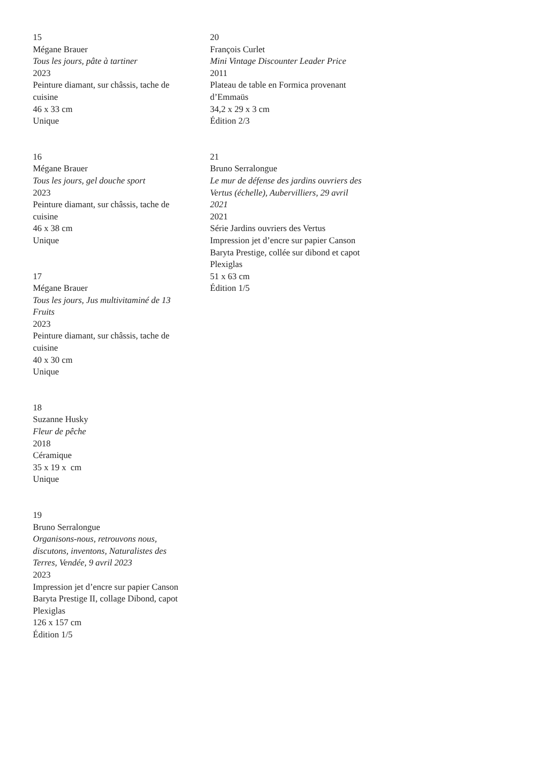15
Mégane Brauer
Tous les jours, pâte à tartiner
2023
Peinture diamant, sur châssis, tache de cuisine
46 x 33 cm
Unique
16
Mégane Brauer
Tous les jours, gel douche sport
2023
Peinture diamant, sur châssis, tache de cuisine
46 x 38 cm
Unique
17
Mégane Brauer
Tous les jours, Jus multivitaminé de 13 Fruits
2023
Peinture diamant, sur châssis, tache de cuisine
40 x 30 cm
Unique
18
Suzanne Husky
Fleur de pêche
2018
Céramique
35 x 19 x cm
Unique
19
Bruno Serralongue
Organisons-nous, retrouvons nous, discutons, inventons, Naturalistes des Terres, Vendée, 9 avril 2023
2023
Impression jet d’encre sur papier Canson Baryta Prestige II, collage Dibond, capot Plexiglas
126 x 157 cm
Édition 1/5
20
François Curlet
Mini Vintage Discounter Leader Price
2011
Plateau de table en Formica provenant d’Emmaüs
34,2 x 29 x 3 cm
Édition 2/3
21
Bruno Serralongue
Le mur de défense des jardins ouvriers des Vertus (échelle), Aubervilliers, 29 avril 2021
2021
Série Jardins ouvriers des Vertus
Impression jet d’encre sur papier Canson Baryta Prestige, collée sur dibond et capot Plexiglas
51 x 63 cm
Édition 1/5